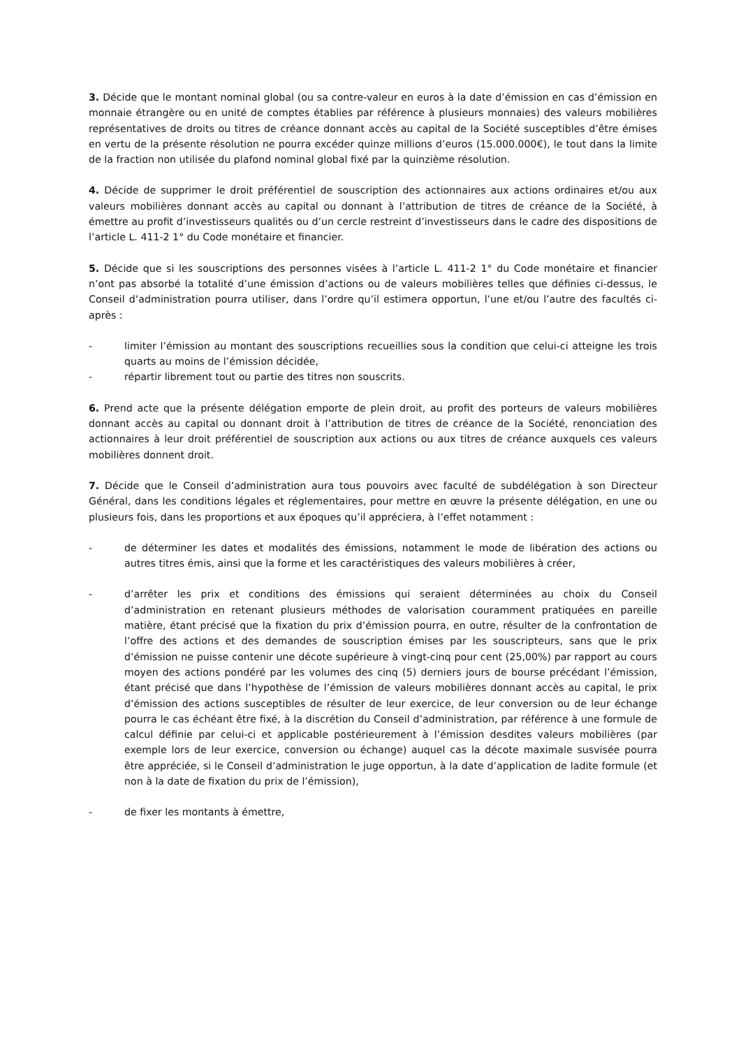3. Décide que le montant nominal global (ou sa contre-valeur en euros à la date d’émission en cas d’émission en monnaie étrangère ou en unité de comptes établies par référence à plusieurs monnaies) des valeurs mobilières représentatives de droits ou titres de créance donnant accès au capital de la Société susceptibles d’être émises en vertu de la présente résolution ne pourra excéder quinze millions d’euros (15.000.000€), le tout dans la limite de la fraction non utilisée du plafond nominal global fixé par la quinzième résolution.
4. Décide de supprimer le droit préférentiel de souscription des actionnaires aux actions ordinaires et/ou aux valeurs mobilières donnant accès au capital ou donnant à l’attribution de titres de créance de la Société, à émettre au profit d’investisseurs qualités ou d’un cercle restreint d’investisseurs dans le cadre des dispositions de l’article L. 411-2 1° du Code monétaire et financier.
5. Décide que si les souscriptions des personnes visées à l’article L. 411-2 1° du Code monétaire et financier n’ont pas absorbé la totalité d’une émission d’actions ou de valeurs mobilières telles que définies ci-dessus, le Conseil d’administration pourra utiliser, dans l’ordre qu’il estimera opportun, l’une et/ou l’autre des facultés ci-après :
- limiter l’émission au montant des souscriptions recueillies sous la condition que celui-ci atteigne les trois quarts au moins de l’émission décidée,
- répartir librement tout ou partie des titres non souscrits.
6. Prend acte que la présente délégation emporte de plein droit, au profit des porteurs de valeurs mobilières donnant accès au capital ou donnant droit à l’attribution de titres de créance de la Société, renonciation des actionnaires à leur droit préférentiel de souscription aux actions ou aux titres de créance auxquels ces valeurs mobilières donnent droit.
7. Décide que le Conseil d’administration aura tous pouvoirs avec faculté de subdélégation à son Directeur Général, dans les conditions légales et réglementaires, pour mettre en œuvre la présente délégation, en une ou plusieurs fois, dans les proportions et aux époques qu’il appréciera, à l’effet notamment :
- de déterminer les dates et modalités des émissions, notamment le mode de libération des actions ou autres titres émis, ainsi que la forme et les caractéristiques des valeurs mobilières à créer,
- d’arrêter les prix et conditions des émissions qui seraient déterminées au choix du Conseil d’administration en retenant plusieurs méthodes de valorisation couramment pratiquées en pareille matière, étant précisé que la fixation du prix d’émission pourra, en outre, résulter de la confrontation de l’offre des actions et des demandes de souscription émises par les souscripteurs, sans que le prix d’émission ne puisse contenir une décote supérieure à vingt-cinq pour cent (25,00%) par rapport au cours moyen des actions pondéré par les volumes des cinq (5) derniers jours de bourse précédant l’émission, étant précisé que dans l’hypothèse de l’émission de valeurs mobilières donnant accès au capital, le prix d’émission des actions susceptibles de résulter de leur exercice, de leur conversion ou de leur échange pourra le cas échéant être fixé, à la discrétion du Conseil d’administration, par référence à une formule de calcul définie par celui-ci et applicable postérieurement à l’émission desdites valeurs mobilières (par exemple lors de leur exercice, conversion ou échange) auquel cas la décote maximale susvisée pourra être appréciée, si le Conseil d’administration le juge opportun, à la date d’application de ladite formule (et non à la date de fixation du prix de l’émission),
- de fixer les montants à émettre,